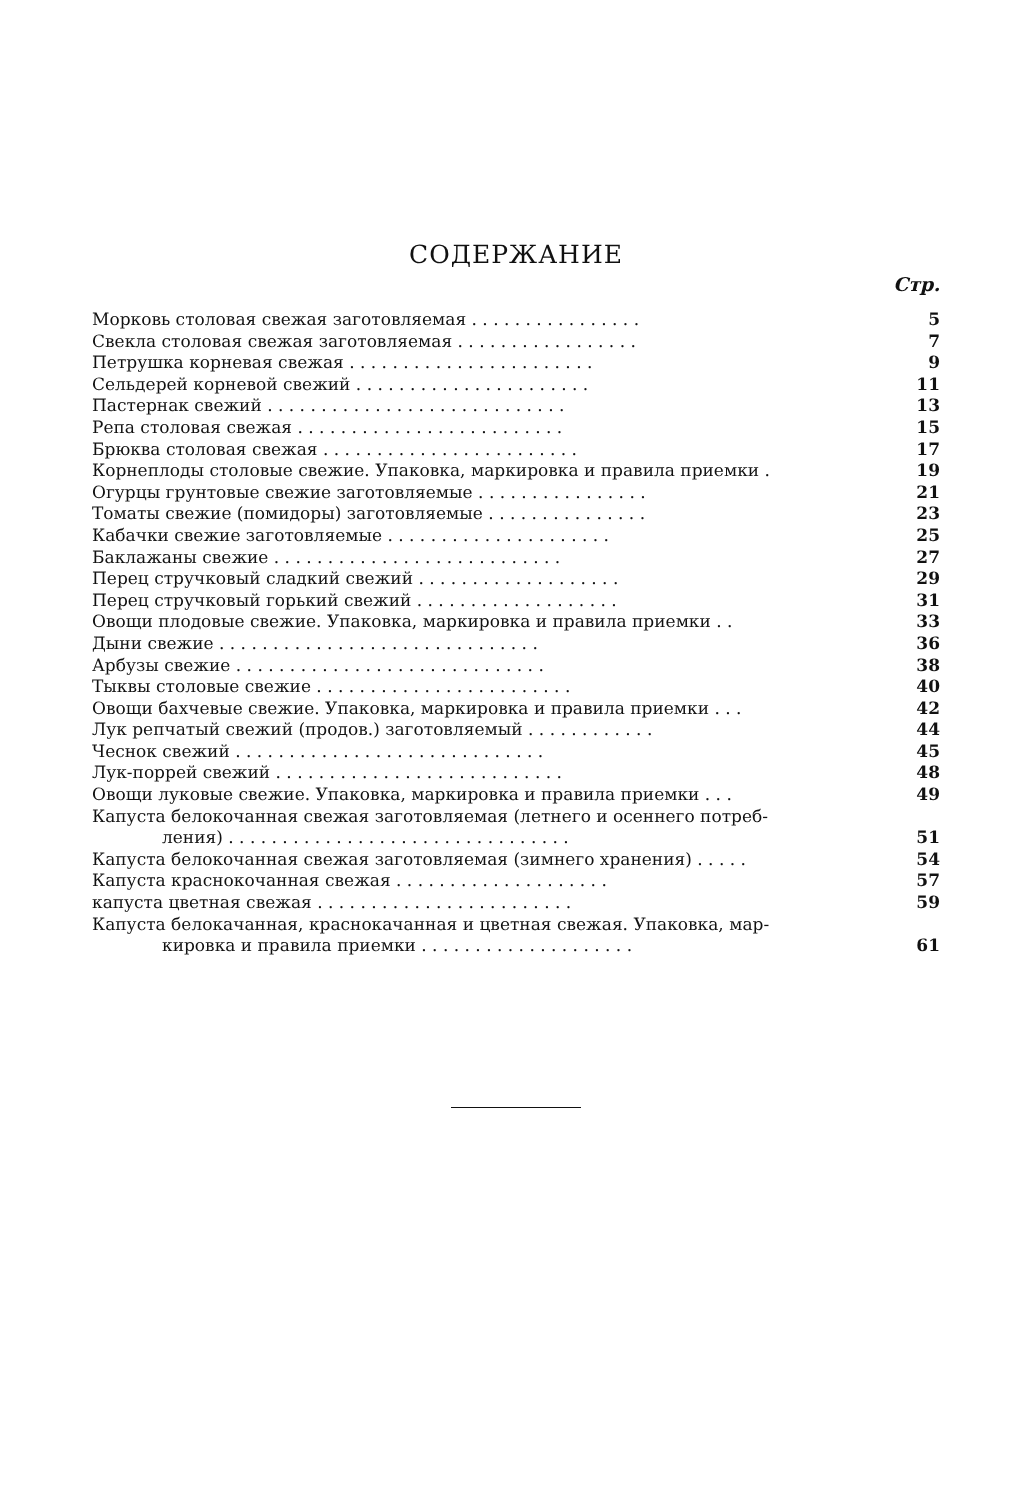СОДЕРЖАНИЕ
Стр.
Морковь столовая свежая заготовляемая . . . . . . . . . . . . . . . . 5
Свекла столовая свежая заготовляемая . . . . . . . . . . . . . . . . . 7
Петрушка корневая свежая . . . . . . . . . . . . . . . . . . . . . . . 9
Сельдерей корневой свежий . . . . . . . . . . . . . . . . . . . . . . 11
Пастернак свежий . . . . . . . . . . . . . . . . . . . . . . . . . . . . 13
Репа столовая свежая . . . . . . . . . . . . . . . . . . . . . . . . . 15
Брюква столовая свежая . . . . . . . . . . . . . . . . . . . . . . . . 17
Корнеплоды столовые свежие. Упаковка, маркировка и правила приемки . 19
Огурцы грунтовые свежие заготовляемые . . . . . . . . . . . . . . . . 21
Томаты свежие (помидоры) заготовляемые . . . . . . . . . . . . . . . 23
Кабачки свежие заготовляемые . . . . . . . . . . . . . . . . . . . . . 25
Баклажаны свежие . . . . . . . . . . . . . . . . . . . . . . . . . . . 27
Перец стручковый сладкий свежий . . . . . . . . . . . . . . . . . . . 29
Перец стручковый горький свежий . . . . . . . . . . . . . . . . . . . 31
Овощи плодовые свежие. Упаковка, маркировка и правила приемки . . 33
Дыни свежие . . . . . . . . . . . . . . . . . . . . . . . . . . . . . . 36
Арбузы свежие . . . . . . . . . . . . . . . . . . . . . . . . . . . . . 38
Тыквы столовые свежие . . . . . . . . . . . . . . . . . . . . . . . . 40
Овощи бахчевые свежие. Упаковка, маркировка и правила приемки . . . 42
Лук репчатый свежий (продов.) заготовляемый . . . . . . . . . . . . 44
Чеснок свежий . . . . . . . . . . . . . . . . . . . . . . . . . . . . . 45
Лук-поррей свежий . . . . . . . . . . . . . . . . . . . . . . . . . . . 48
Овощи луковые свежие. Упаковка, маркировка и правила приемки . . . 49
Капуста белокочанная свежая заготовляемая (летнего и осеннего потреб-
ления) . . . . . . . . . . . . . . . . . . . . . . . . . . . . . . . . 51
Капуста белокочанная свежая заготовляемая (зимнего хранения) . . . . . 54
Капуста краснокочанная свежая . . . . . . . . . . . . . . . . . . . . 57
капуста цветная свежая . . . . . . . . . . . . . . . . . . . . . . . . 59
Капуста белокачанная, краснокачанная и цветная свежая. Упаковка, мар-
кировка и правила приемки . . . . . . . . . . . . . . . . . . . . 61